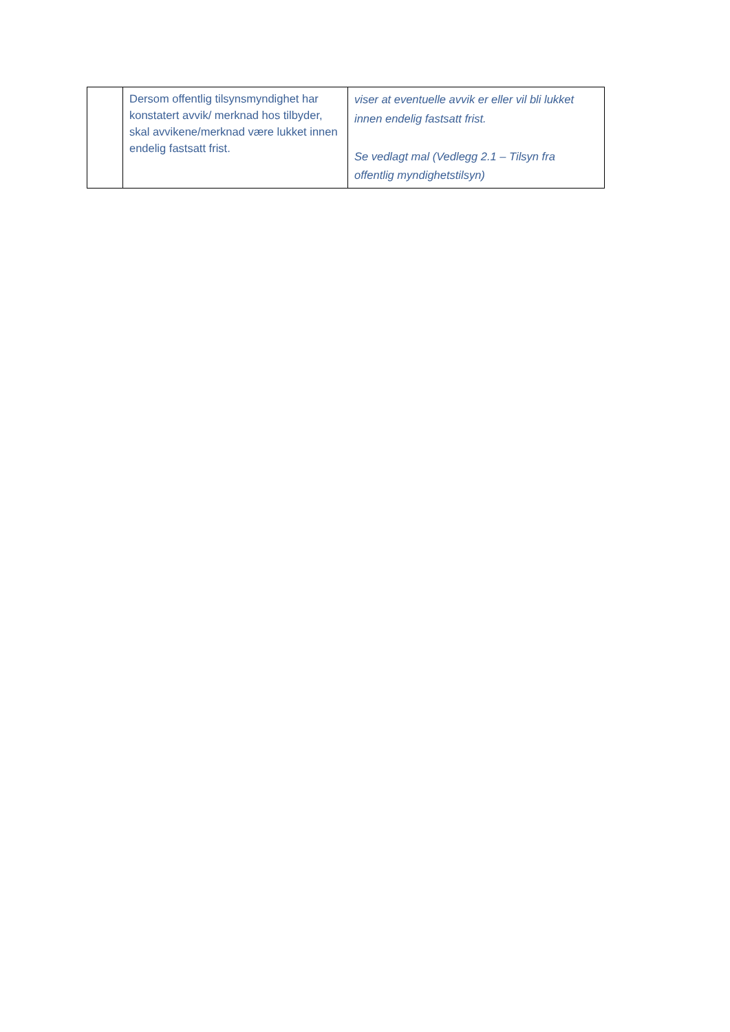| | Dersom offentlig tilsynsmyndighet har konstatert avvik/ merknad hos tilbyder, skal avvikene/merknad være lukket innen endelig fastsatt frist. | viser at eventuelle avvik er eller vil bli lukket innen endelig fastsatt frist. Se vedlagt mal (Vedlegg 2.1 – Tilsyn fra offentlig myndighetstilsyn) |